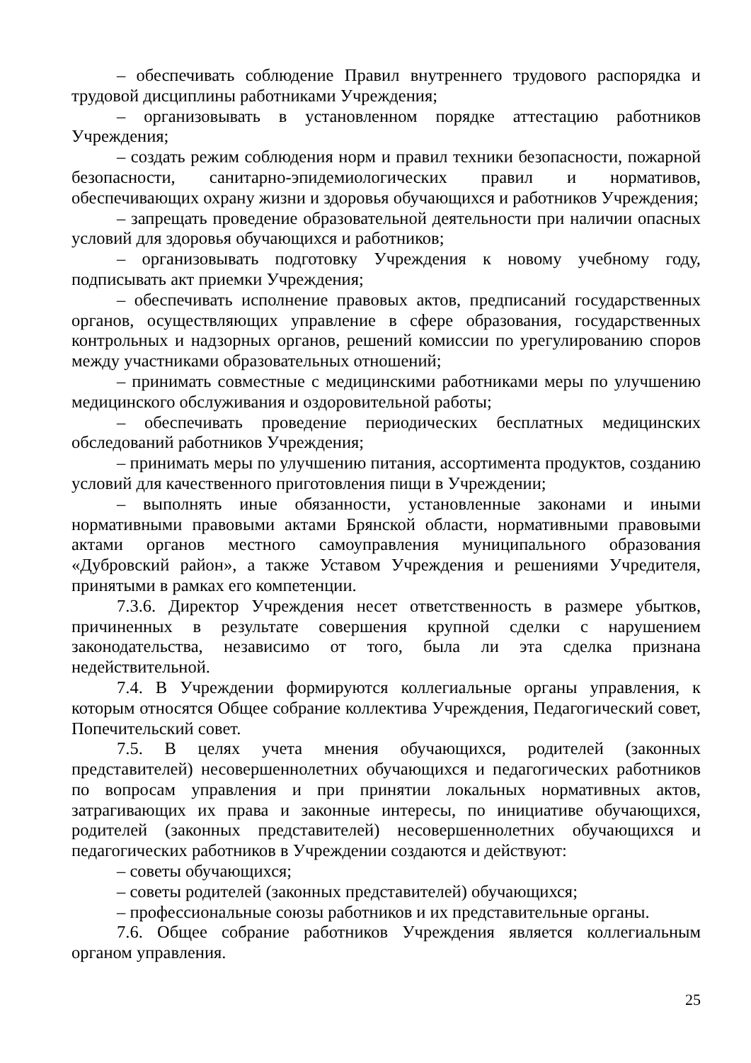– обеспечивать соблюдение Правил внутреннего трудового распорядка и трудовой дисциплины работниками Учреждения;
– организовывать в установленном порядке аттестацию работников Учреждения;
– создать режим соблюдения норм и правил техники безопасности, пожарной безопасности, санитарно-эпидемиологических правил и нормативов, обеспечивающих охрану жизни и здоровья обучающихся и работников Учреждения;
– запрещать проведение образовательной деятельности при наличии опасных условий для здоровья обучающихся и работников;
– организовывать подготовку Учреждения к новому учебному году, подписывать акт приемки Учреждения;
– обеспечивать исполнение правовых актов, предписаний государственных органов, осуществляющих управление в сфере образования, государственных контрольных и надзорных органов, решений комиссии по урегулированию споров между участниками образовательных отношений;
– принимать совместные с медицинскими работниками меры по улучшению медицинского обслуживания и оздоровительной работы;
– обеспечивать проведение периодических бесплатных медицинских обследований работников Учреждения;
– принимать меры по улучшению питания, ассортимента продуктов, созданию условий для качественного приготовления пищи в Учреждении;
– выполнять иные обязанности, установленные законами и иными нормативными правовыми актами Брянской области, нормативными правовыми актами органов местного самоуправления муниципального образования «Дубровский район», а также Уставом Учреждения и решениями Учредителя, принятыми в рамках его компетенции.
7.3.6. Директор Учреждения несет ответственность в размере убытков, причиненных в результате совершения крупной сделки с нарушением законодательства, независимо от того, была ли эта сделка признана недействительной.
7.4. В Учреждении формируются коллегиальные органы управления, к которым относятся Общее собрание коллектива Учреждения, Педагогический совет, Попечительский совет.
7.5. В целях учета мнения обучающихся, родителей (законных представителей) несовершеннолетних обучающихся и педагогических работников по вопросам управления и при принятии локальных нормативных актов, затрагивающих их права и законные интересы, по инициативе обучающихся, родителей (законных представителей) несовершеннолетних обучающихся и педагогических работников в Учреждении создаются и действуют:
– советы обучающихся;
– советы родителей (законных представителей) обучающихся;
– профессиональные союзы работников и их представительные органы.
7.6. Общее собрание работников Учреждения является коллегиальным органом управления.
25